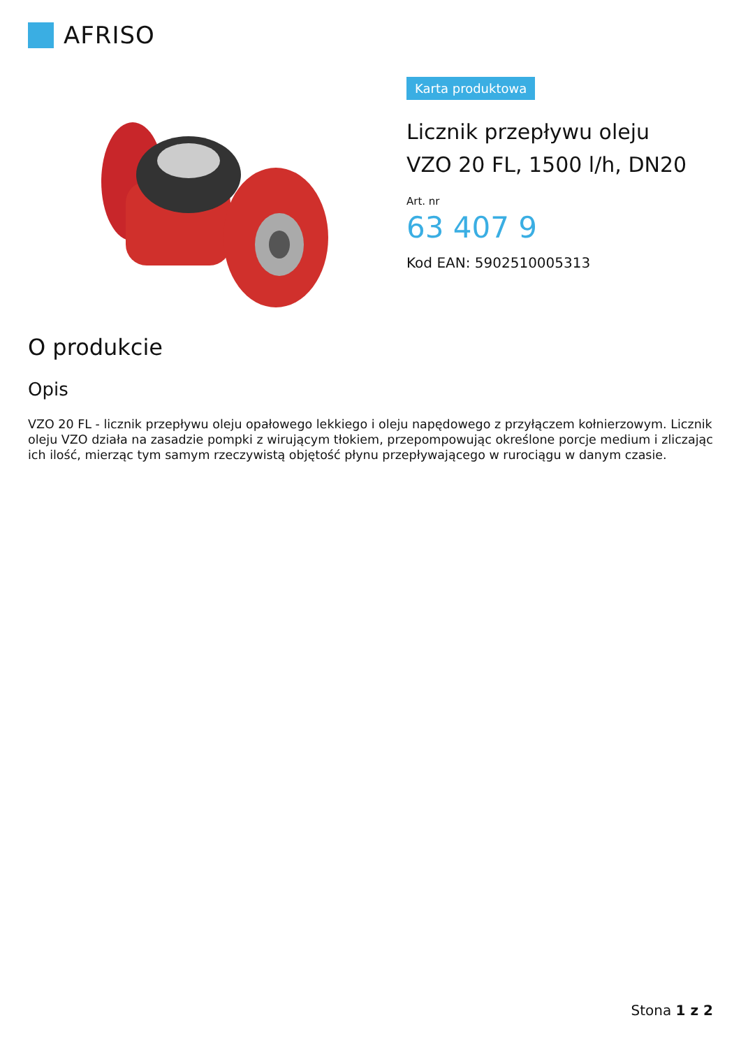AFRISO
Karta produktowa
Licznik przepływu oleju
VZO 20 FL, 1500 l/h, DN20
Art. nr
63 407 9
Kod EAN: 5902510005313
O produkcie
Opis
VZO 20 FL - licznik przepływu oleju opałowego lekkiego i oleju napędowego z przyłączem kołnierzowym. Licznik oleju VZO działa na zasadzie pompki z wirującym tłokiem, przepompowując określone porcje medium i zliczając ich ilość, mierząc tym samym rzeczywistą objętość płynu przepływającego w rurociągu w danym czasie.
Stona 1 z 2